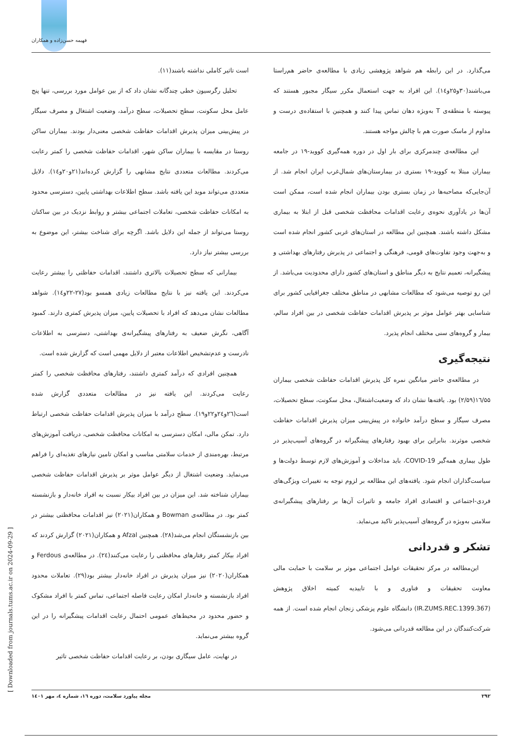فهیمه حسن‌زاده و همکاران
است تاثیر کاملی نداشته باشند(۱۱).
تحلیل رگرسیون خطی چندگانه نشان داد که از بین عوامل مورد بررسی، تنها پنج عامل محل سکونت، سطح تحصیلات، سطح درآمد، وضعیت اشتغال و مصرف سیگار در پیش‌بینی میزان پذیرش اقدامات حفاظت شخصی معنی‌دار بودند. بیماران ساکن روستا در مقایسه با بیماران ساکن شهر، اقدامات حفاظت شخصی را کمتر رعایت می‌کردند. مطالعات متعددی نتایج مشابهی را گزارش کرده‌اند(۲۱و۲۰و۱٤). دلایل متعددی می‌تواند موید این یافته باشد. سطح اطلاعات بهداشتی پایین، دسترسی محدود به امکانات حفاظت شخصی، تعاملات اجتماعی بیشتر و روابط نزدیک در بین ساکنان روستا می‌تواند از جمله این دلایل باشد. اگرچه برای شناخت بیشتر، این موضوع به بررسی بیشتر نیاز دارد.
بیمارانی که سطح تحصیلات بالاتری داشتند، اقدامات حفاظتی را بیشتر رعایت می‌کردند. این یافته نیز با نتایج مطالعات زیادی همسو بود(۲۷-۲۲و۱٤). شواهد مطالعات نشان می‌دهد که افراد با تحصیلات پایین، میزان پذیرش کمتری دارند. کمبود آگاهی، نگرش ضعیف به رفتارهای پیشگیرانه‌ی بهداشتی، دسترسی به اطلاعات نادرست و عدم‌تشخیص اطلاعات معتبر از دلایل مهمی است که گزارش شده است.
همچنین افرادی که درآمد کمتری داشتند، رفتارهای محافظت شخصی را کمتر رعایت می‌کردند. این یافته نیز در مطالعات متعددی گزارش شده است(۲٦و۲٤و۲۲و۱۹). سطح درآمد با میزان پذیرش اقدامات حفاظت شخصی ارتباط دارد. تمکن مالی، امکان دسترسی به امکانات محافظت شخصی، دریافت آموزش‌های مرتبط، بهره‌مندی از خدمات سلامتی مناسب و امکان تامین نیازهای تغذیه‌ای را فراهم می‌نماید. وضعیت اشتغال از دیگر عوامل موثر بر پذیرش اقدامات حفاظت شخصی بیماران شناخته شد. این میزان در بین افراد بیکار نسبت به افراد خانه‌دار و بازنشسته کمتر بود. در مطالعه‌ی Bowman و همکاران(۲۰۲۱) نیز اقدامات محافظتی بیشتر در بین بازنشستگان انجام می‌شد(۲۸). همچنین Afzal و همکاران(۲۰۲۱) گزارش کردند که افراد بیکار کمتر رفتارهای محافظتی را رعایت می‌کنند(۲٤). در مطالعه‌ی Ferdous و همکاران(۲۰۲۰) نیز میزان پذیرش در افراد خانه‌دار بیشتر بود(۲۹). تعاملات محدود افراد بازنشسته و خانه‌دار امکان رعایت فاصله اجتماعی، تماس کمتر با افراد مشکوک و حضور محدود در محیط‌های عمومی احتمال رعایت اقدامات پیشگیرانه را در این گروه بیشتر می‌نماید.
در نهایت، عامل سیگاری بودن، بر رعایت اقدامات حفاظت شخصی تاثیر
می‌گذارد. در این رابطه هم شواهد پژوهشی زیادی با مطالعه‌ی حاضر هم‌راستا می‌باشند(۳۰و۲۵و۱٤). این افراد به جهت استعمال مکرر سیگار مجبور هستند که پیوسته با منطقه‌ی T به‌ویژه دهان تماس پیدا کنند و همچنین با استفاده‌ی درست و مداوم از ماسک صورت هم با چالش مواجه هستند.
این مطالعه‌ی چندمرکزی برای بار اول در دوره همه‌گیری کووید-۱۹ در جامعه بیماران مبتلا به کووید-۱۹ بستری در بیمارستان‌های شمال‌غرب ایران انجام شد. از آن‌جایی‌که مصاحبه‌ها در زمان بستری بودن بیماران انجام شده است، ممکن است آن‌ها در یادآوری نحوه‌ی رعایت اقدامات محافظت شخصی قبل از ابتلا به بیماری مشکل داشته باشند. همچنین این مطالعه در استان‌های غربی کشور انجام شده است و به‌جهت وجود تفاوت‌های قومی، فرهنگی و اجتماعی در پذیرش رفتارهای بهداشتی و پیشگیرانه، تعمیم نتایج به دیگر مناطق و استان‌های کشور دارای محدودیت می‌باشد. از این رو توصیه می‌شود که مطالعات مشابهی در مناطق مختلف جغرافیایی کشور برای شناسایی بهتر عوامل موثر بر پذیرش اقدامات حفاظت شخصی در بین افراد سالم، بیمار و گروه‌های سنی مختلف انجام پذیرد.
نتیجه‌گیری
در مطالعه‌ی حاضر میانگین نمره کل پذیرش اقدامات حفاظت شخصی بیماران ۱٦/۵۵(۲/۵۹) بود. یافته‌ها نشان داد که وضعیت‌اشتغال، محل سکونت، سطح تحصیلات، مصرف سیگار و سطح درآمد خانواده در پیش‌بینی میزان پذیرش اقدامات حفاظت شخصی موثرند. بنابراین برای بهبود رفتارهای پیشگیرانه در گروه‌های آسیب‌پذیر در طول بیماری همه‌گیر COVID-19، باید مداخلات و آموزش‌های لازم توسط دولت‌ها و سیاست‌گذاران انجام شود. یافته‌های این مطالعه بر لزوم توجه به تغییرات ویژگی‌های فردی-اجتماعی و اقتصادی افراد جامعه و تاثیرات آن‌ها بر رفتارهای پیشگیرانه‌ی سلامتی به‌ویژه در گروه‌های آسیب‌پذیر تاکید می‌نماید.
تشکر و قدردانی
این‌مطالعه در مرکز تحقیقات عوامل اجتماعی موثر بر سلامت با حمایت مالی معاونت تحقیقات و فناوری و با تاییدیه کمیته اخلاق پژوهش (IR.ZUMS.REC.1399.367) دانشگاه علوم پزشکی زنجان انجام شده است. از همه شرکت‌کنندگان در این مطالعه قدردانی می‌شود.
۲۹۲ مجله پیاورد سلامت، دوره ۱٦، شماره ٤، مهر ۱٤۰۱
[ Downloaded from journals.tums.ac.ir on 2024-09-29 ]